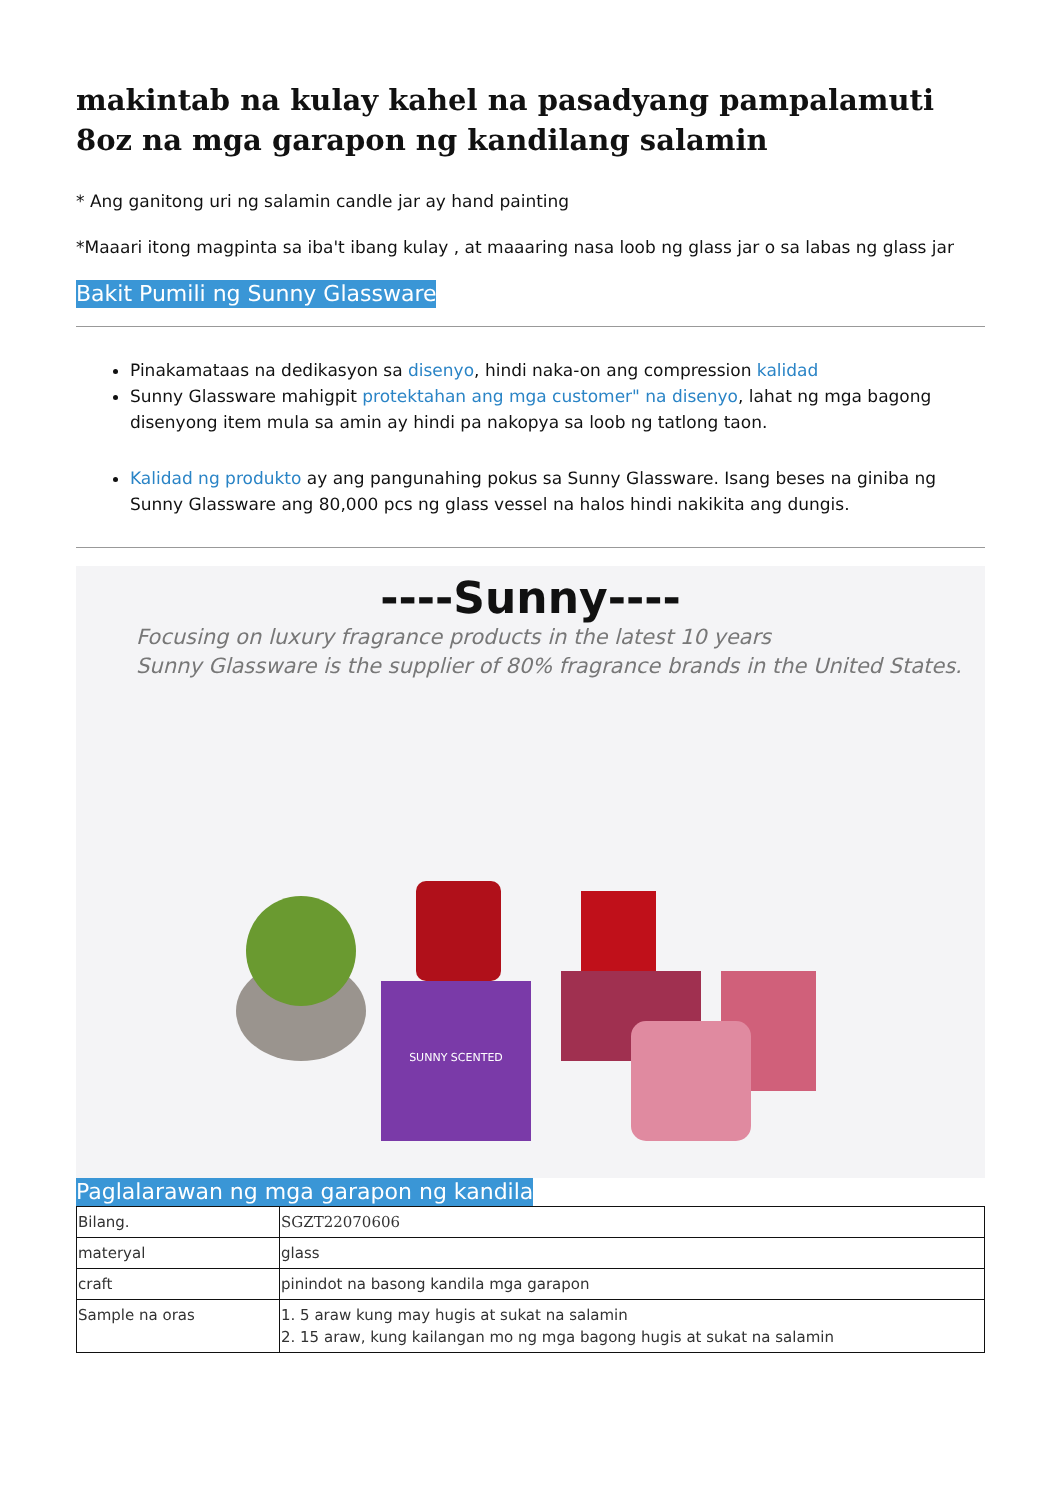makintab na kulay kahel na pasadyang pampalamuti 8oz na mga garapon ng kandilang salamin
* Ang ganitong uri ng salamin candle jar ay hand painting
*Maaari itong magpinta sa iba't ibang kulay , at maaaring nasa loob ng glass jar o sa labas ng glass jar
Bakit Pumili ng Sunny Glassware
Pinakamataas na dedikasyon sa disenyo, hindi naka-on ang compression kalidad
Sunny Glassware mahigpit protektahan ang mga customer" na disenyo, lahat ng mga bagong disenyong item mula sa amin ay hindi pa nakopya sa loob ng tatlong taon.
Kalidad ng produkto ay ang pangunahing pokus sa Sunny Glassware. Isang beses na giniba ng Sunny Glassware ang 80,000 pcs ng glass vessel na halos hindi nakikita ang dungis.
----Sunny----
Focusing on luxury fragrance products in the latest 10 years
Sunny Glassware is the supplier of 80% fragrance brands in the United States.
SUNNY SCENTED
Paglalarawan ng mga garapon ng kandila
| Bilang. | SGZT22070606 |
| materyal | glass |
| craft | pinindot na basong kandila mga garapon |
| Sample na oras | 1. 5 araw kung may hugis at sukat na salamin 2. 15 araw, kung kailangan mo ng mga bagong hugis at sukat na salamin |